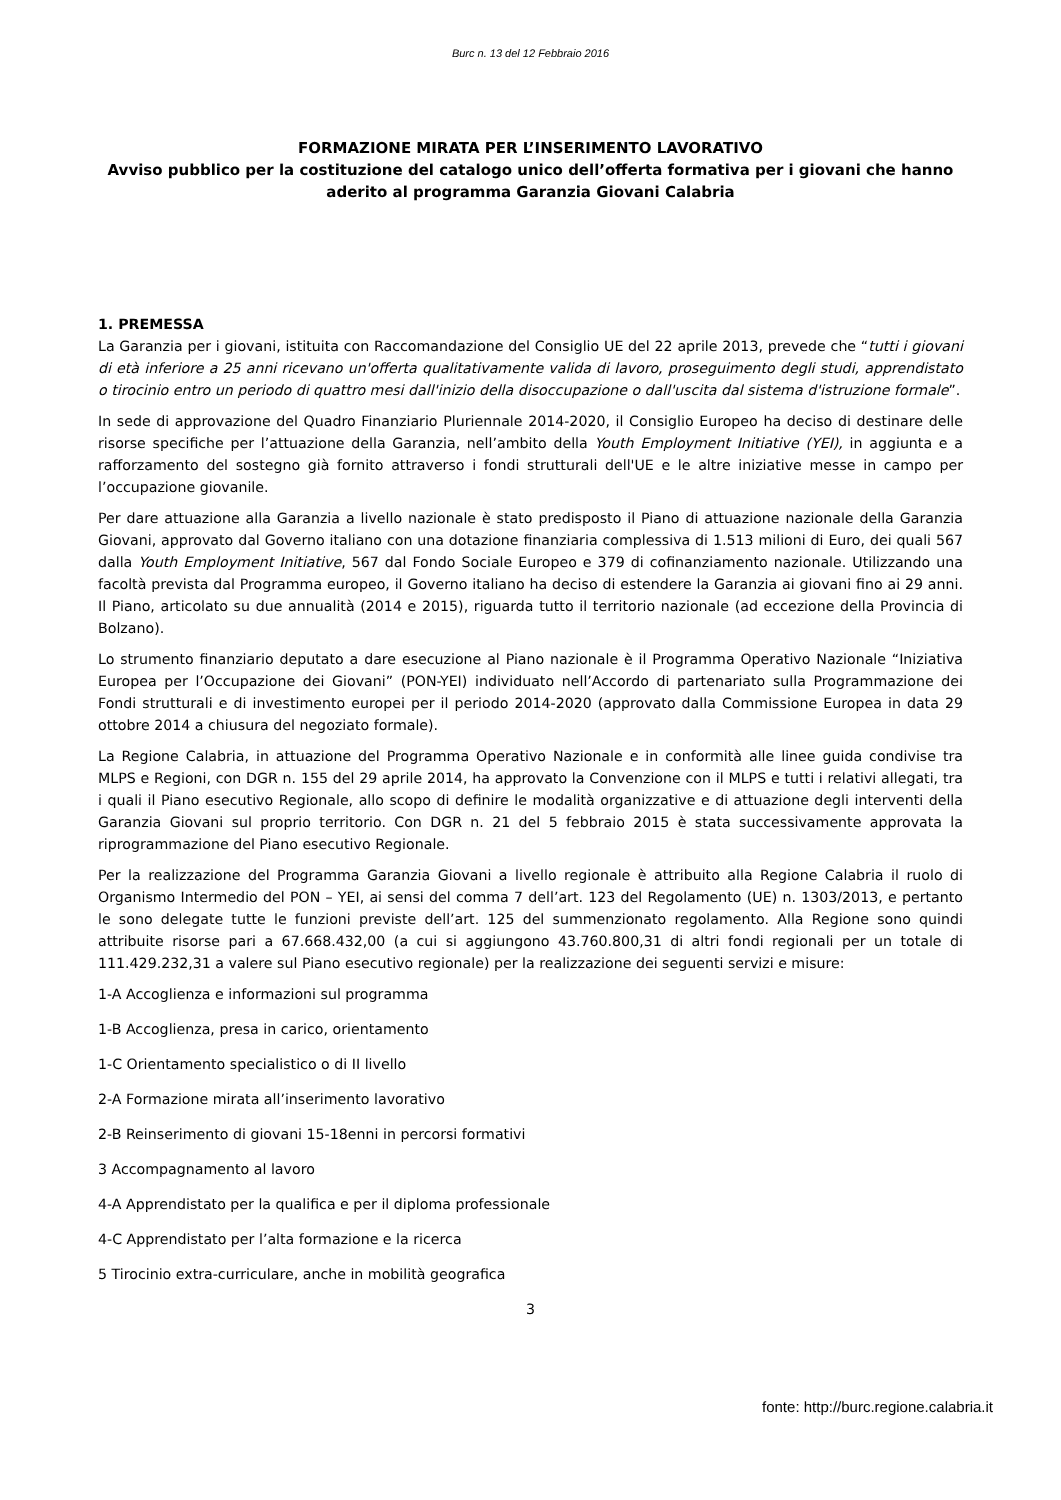Burc n. 13 del 12 Febbraio 2016
FORMAZIONE MIRATA PER L’INSERIMENTO LAVORATIVO
Avviso pubblico per la costituzione del catalogo unico dell’offerta formativa per i giovani che hanno aderito al programma Garanzia Giovani Calabria
1. PREMESSA
La Garanzia per i giovani, istituita con Raccomandazione del Consiglio UE del 22 aprile 2013, prevede che “tutti i giovani di età inferiore a 25 anni ricevano un'offerta qualitativamente valida di lavoro, proseguimento degli studi, apprendistato o tirocinio entro un periodo di quattro mesi dall'inizio della disoccupazione o dall'uscita dal sistema d'istruzione formale”.
In sede di approvazione del Quadro Finanziario Pluriennale 2014-2020, il Consiglio Europeo ha deciso di destinare delle risorse specifiche per l’attuazione della Garanzia, nell’ambito della Youth Employment Initiative (YEI), in aggiunta e a rafforzamento del sostegno già fornito attraverso i fondi strutturali dell'UE e le altre iniziative messe in campo per l’occupazione giovanile.
Per dare attuazione alla Garanzia a livello nazionale è stato predisposto il Piano di attuazione nazionale della Garanzia Giovani, approvato dal Governo italiano con una dotazione finanziaria complessiva di 1.513 milioni di Euro, dei quali 567 dalla Youth Employment Initiative, 567 dal Fondo Sociale Europeo e 379 di cofinanziamento nazionale. Utilizzando una facoltà prevista dal Programma europeo, il Governo italiano ha deciso di estendere la Garanzia ai giovani fino ai 29 anni. Il Piano, articolato su due annualità (2014 e 2015), riguarda tutto il territorio nazionale (ad eccezione della Provincia di Bolzano).
Lo strumento finanziario deputato a dare esecuzione al Piano nazionale è il Programma Operativo Nazionale “Iniziativa Europea per l’Occupazione dei Giovani” (PON-YEI) individuato nell’Accordo di partenariato sulla Programmazione dei Fondi strutturali e di investimento europei per il periodo 2014-2020 (approvato dalla Commissione Europea in data 29 ottobre 2014 a chiusura del negoziato formale).
La Regione Calabria, in attuazione del Programma Operativo Nazionale e in conformità alle linee guida condivise tra MLPS e Regioni, con DGR n. 155 del 29 aprile 2014, ha approvato la Convenzione con il MLPS e tutti i relativi allegati, tra i quali il Piano esecutivo Regionale, allo scopo di definire le modalità organizzative e di attuazione degli interventi della Garanzia Giovani sul proprio territorio. Con DGR n. 21 del 5 febbraio 2015 è stata successivamente approvata la riprogrammazione del Piano esecutivo Regionale.
Per la realizzazione del Programma Garanzia Giovani a livello regionale è attribuito alla Regione Calabria il ruolo di Organismo Intermedio del PON – YEI, ai sensi del comma 7 dell’art. 123 del Regolamento (UE) n. 1303/2013, e pertanto le sono delegate tutte le funzioni previste dell’art. 125 del summenzionato regolamento. Alla Regione sono quindi attribuite risorse pari a 67.668.432,00 (a cui si aggiungono 43.760.800,31 di altri fondi regionali per un totale di 111.429.232,31 a valere sul Piano esecutivo regionale) per la realizzazione dei seguenti servizi e misure:
1-A Accoglienza e informazioni sul programma
1-B Accoglienza, presa in carico, orientamento
1-C Orientamento specialistico o di II livello
2-A Formazione mirata all’inserimento lavorativo
2-B Reinserimento di giovani 15-18enni in percorsi formativi
3 Accompagnamento al lavoro
4-A Apprendistato per la qualifica e per il diploma professionale
4-C Apprendistato per l’alta formazione e la ricerca
5 Tirocinio extra-curriculare, anche in mobilità geografica
3
fonte: http://burc.regione.calabria.it